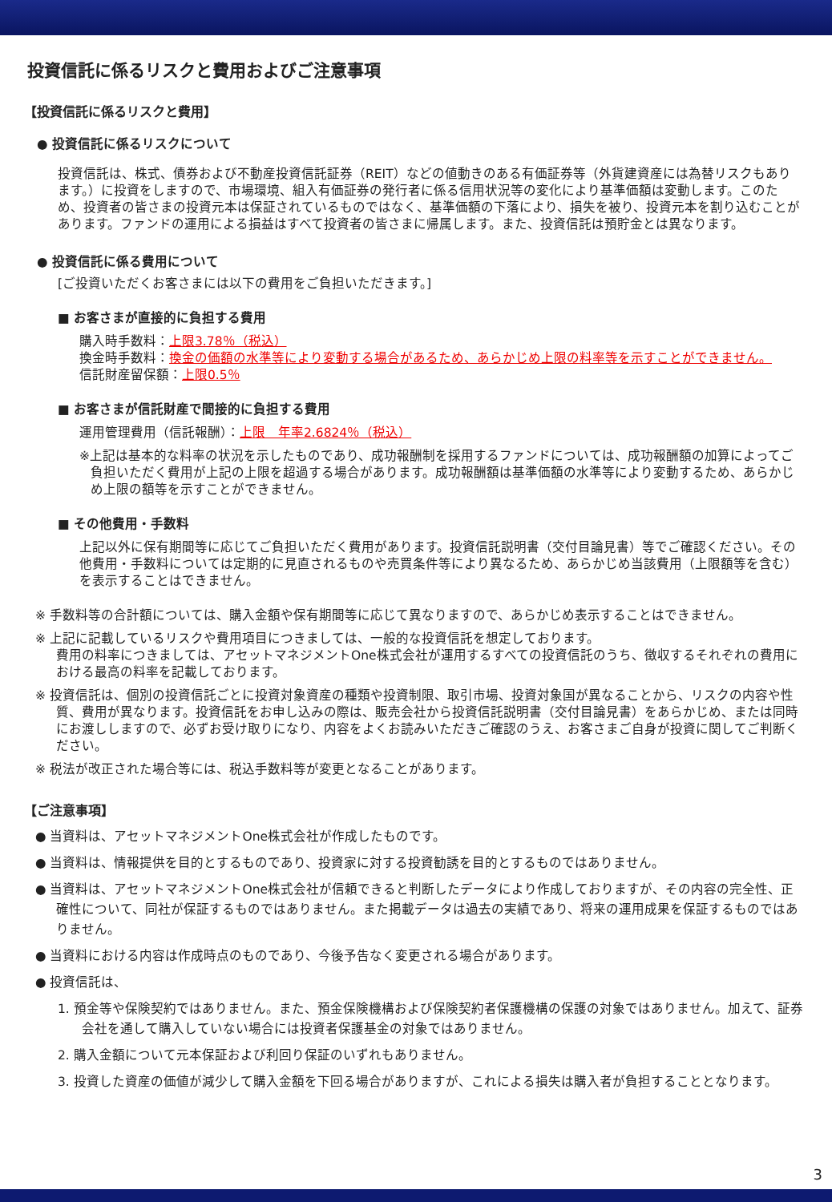投資信託に係るリスクと費用およびご注意事項
【投資信託に係るリスクと費用】
● 投資信託に係るリスクについて
投資信託は、株式、債券および不動産投資信託証券（REIT）などの値動きのある有価証券等（外貨建資産には為替リスクもあります。）に投資をしますので、市場環境、組入有価証券の発行者に係る信用状況等の変化により基準価額は変動します。このため、投資者の皆さまの投資元本は保証されているものではなく、基準価額の下落により、損失を被り、投資元本を割り込むことがあります。ファンドの運用による損益はすべて投資者の皆さまに帰属します。また、投資信託は預貯金とは異なります。
● 投資信託に係る費用について
[ご投資いただくお客さまには以下の費用をご負担いただきます。]
■ お客さまが直接的に負担する費用
購入時手数料：上限3.78％（税込）
換金時手数料：換金の価額の水準等により変動する場合があるため、あらかじめ上限の料率等を示すことができません。
信託財産留保額：上限0.5％
■ お客さまが信託財産で間接的に負担する費用
運用管理費用（信託報酬）：上限　年率2.6824％（税込）
※上記は基本的な料率の状況を示したものであり、成功報酬制を採用するファンドについては、成功報酬額の加算によってご負担いただく費用が上記の上限を超過する場合があります。成功報酬額は基準価額の水準等により変動するため、あらかじめ上限の額等を示すことができません。
■ その他費用・手数料
上記以外に保有期間等に応じてご負担いただく費用があります。投資信託説明書（交付目論見書）等でご確認ください。その他費用・手数料については定期的に見直されるものや売買条件等により異なるため、あらかじめ当該費用（上限額等を含む）を表示することはできません。
※ 手数料等の合計額については、購入金額や保有期間等に応じて異なりますので、あらかじめ表示することはできません。
※ 上記に記載しているリスクや費用項目につきましては、一般的な投資信託を想定しております。
費用の料率につきましては、アセットマネジメントOne株式会社が運用するすべての投資信託のうち、徴収するそれぞれの費用における最高の料率を記載しております。
※ 投資信託は、個別の投資信託ごとに投資対象資産の種類や投資制限、取引市場、投資対象国が異なることから、リスクの内容や性質、費用が異なります。投資信託をお申し込みの際は、販売会社から投資信託説明書（交付目論見書）をあらかじめ、または同時にお渡ししますので、必ずお受け取りになり、内容をよくお読みいただきご確認のうえ、お客さまご自身が投資に関してご判断ください。
※ 税法が改正された場合等には、税込手数料等が変更となることがあります。
【ご注意事項】
● 当資料は、アセットマネジメントOne株式会社が作成したものです。
● 当資料は、情報提供を目的とするものであり、投資家に対する投資勧誘を目的とするものではありません。
● 当資料は、アセットマネジメントOne株式会社が信頼できると判断したデータにより作成しておりますが、その内容の完全性、正確性について、同社が保証するものではありません。また掲載データは過去の実績であり、将来の運用成果を保証するものではありません。
● 当資料における内容は作成時点のものであり、今後予告なく変更される場合があります。
● 投資信託は、
1. 預金等や保険契約ではありません。また、預金保険機構および保険契約者保護機構の保護の対象ではありません。加えて、証券会社を通して購入していない場合には投資者保護基金の対象ではありません。
2. 購入金額について元本保証および利回り保証のいずれもありません。
3. 投資した資産の価値が減少して購入金額を下回る場合がありますが、これによる損失は購入者が負担することとなります。
3